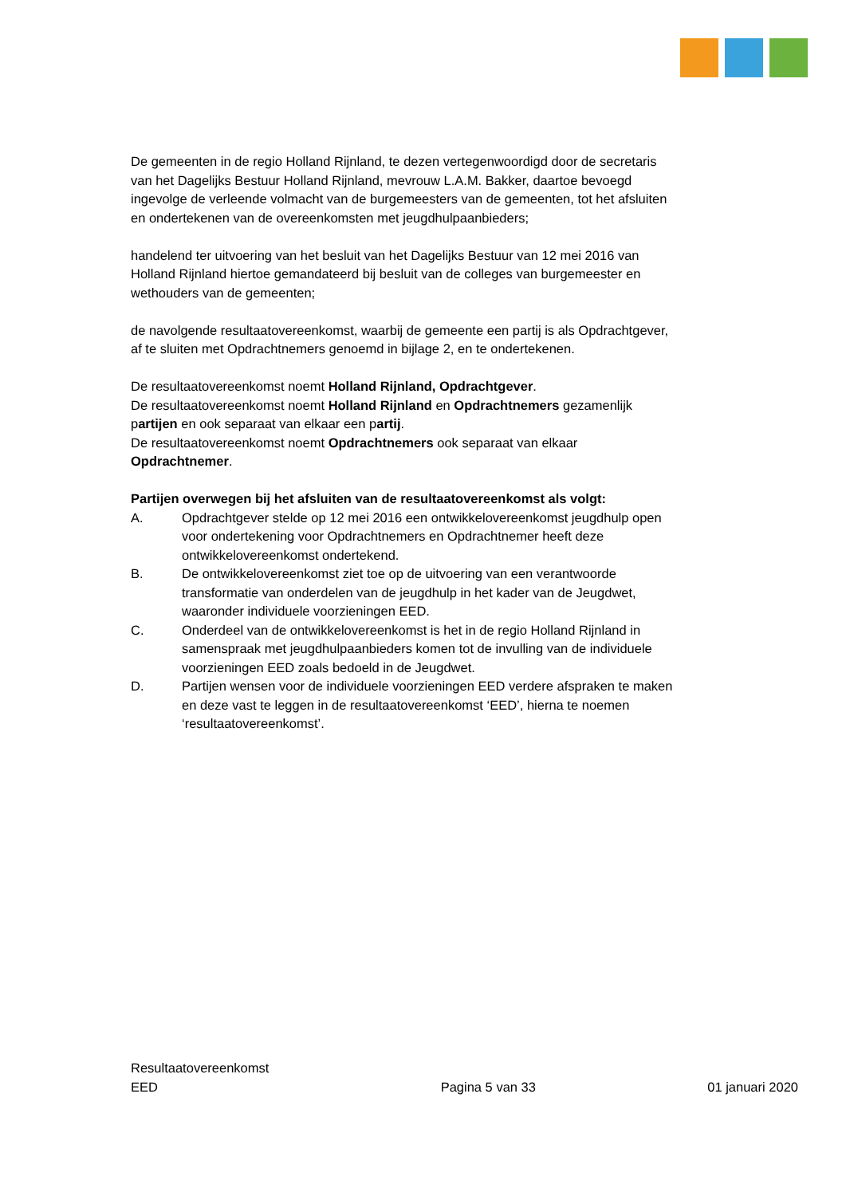De gemeenten in de regio Holland Rijnland, te dezen vertegenwoordigd door de secretaris van het Dagelijks Bestuur Holland Rijnland, mevrouw L.A.M. Bakker, daartoe bevoegd ingevolge de verleende volmacht van de burgemeesters van de gemeenten, tot het afsluiten en ondertekenen van de overeenkomsten met jeugdhulpaanbieders;
handelend ter uitvoering van het besluit van het Dagelijks Bestuur van 12 mei 2016 van Holland Rijnland hiertoe gemandateerd bij besluit van de colleges van burgemeester en wethouders van de gemeenten;
de navolgende resultaatovereenkomst, waarbij de gemeente een partij is als Opdrachtgever, af te sluiten met Opdrachtnemers genoemd in bijlage 2, en te ondertekenen.
De resultaatovereenkomst noemt Holland Rijnland, Opdrachtgever.
De resultaatovereenkomst noemt Holland Rijnland en Opdrachtnemers gezamenlijk partijen en ook separaat van elkaar een partij.
De resultaatovereenkomst noemt Opdrachtnemers ook separaat van elkaar Opdrachtnemer.
Partijen overwegen bij het afsluiten van de resultaatovereenkomst als volgt:
A. Opdrachtgever stelde op 12 mei 2016 een ontwikkelovereenkomst jeugdhulp open voor ondertekening voor Opdrachtnemers en Opdrachtnemer heeft deze ontwikkelovereenkomst ondertekend.
B. De ontwikkelovereenkomst ziet toe op de uitvoering van een verantwoorde transformatie van onderdelen van de jeugdhulp in het kader van de Jeugdwet, waaronder individuele voorzieningen EED.
C. Onderdeel van de ontwikkelovereenkomst is het in de regio Holland Rijnland in samenspraak met jeugdhulpaanbieders komen tot de invulling van de individuele voorzieningen EED zoals bedoeld in de Jeugdwet.
D. Partijen wensen voor de individuele voorzieningen EED verdere afspraken te maken en deze vast te leggen in de resultaatovereenkomst ‘EED’, hierna te noemen ‘resultaatovereenkomst’.
Resultaatovereenkomst
EED Pagina 5 van 33 01 januari 2020